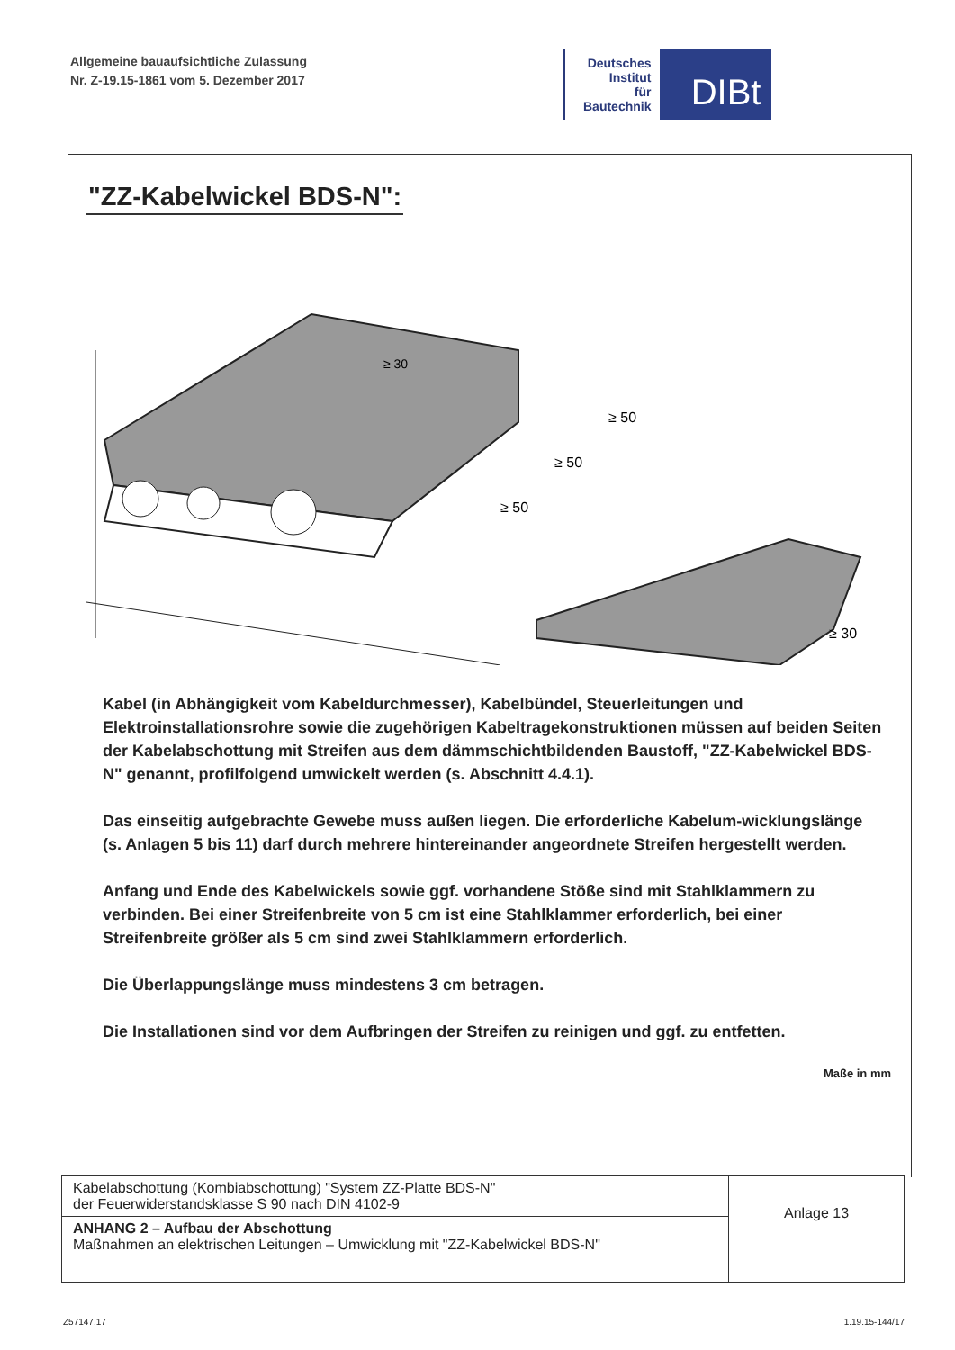Allgemeine bauaufsichtliche Zulassung
Nr. Z-19.15-1861 vom 5. Dezember 2017
Deutsches
Institut
für
Bautechnik
DIBt
"ZZ-Kabelwickel BDS-N":
≥ 50
≥ 50
≥ 50
≥ 30
≥ 30
Kabel (in Abhängigkeit vom Kabeldurchmesser), Kabelbündel, Steuerleitungen und Elektroinstallationsrohre sowie die zugehörigen Kabeltragekonstruktionen müssen auf beiden Seiten der Kabelabschottung mit Streifen aus dem dämmschichtbildenden Baustoff, "ZZ-Kabelwickel BDS-N" genannt, profilfolgend umwickelt werden (s. Abschnitt 4.4.1).
Das einseitig aufgebrachte Gewebe muss außen liegen. Die erforderliche Kabelum-wicklungslänge (s. Anlagen 5 bis 11) darf durch mehrere hintereinander angeordnete Streifen hergestellt werden.
Anfang und Ende des Kabelwickels sowie ggf. vorhandene Stöße sind mit Stahlklammern zu verbinden. Bei einer Streifenbreite von 5 cm ist eine Stahlklammer erforderlich, bei einer Streifenbreite größer als 5 cm sind zwei Stahlklammern erforderlich.
Die Überlappungslänge muss mindestens 3 cm betragen.
Die Installationen sind vor dem Aufbringen der Streifen zu reinigen und ggf. zu entfetten.
Maße in mm
| Kabelabschottung (Kombiabschottung) "System ZZ-Platte BDS-N" der Feuerwiderstandsklasse S 90 nach DIN 4102-9 | Anlage 13 |
| ANHANG 2 – Aufbau der Abschottung Maßnahmen an elektrischen Leitungen – Umwicklung mit "ZZ-Kabelwickel BDS-N" | |
Z57147.17 1.19.15-144/17